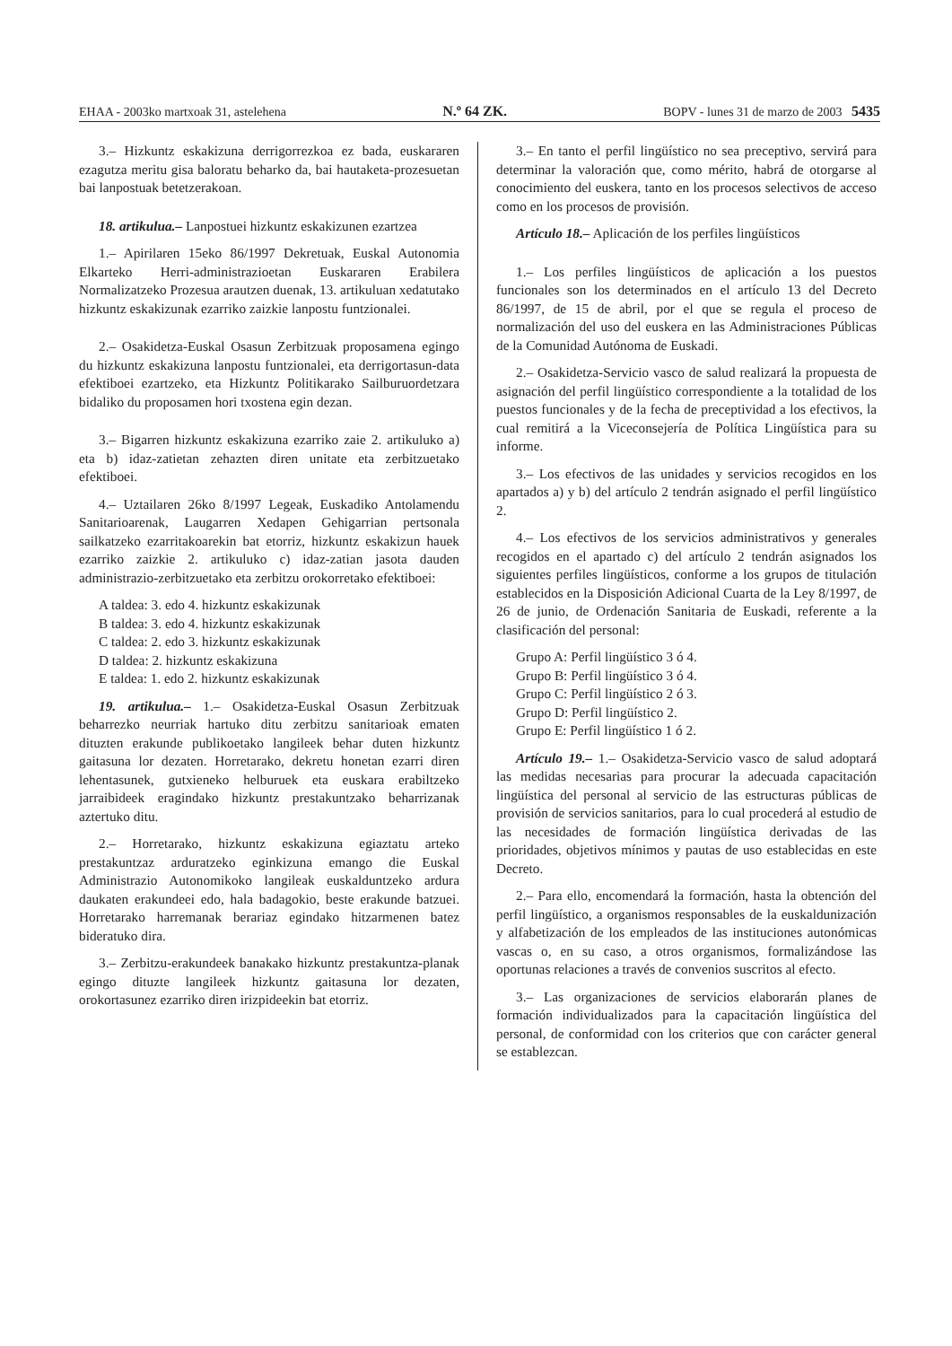EHAA - 2003ko martxoak 31, astelehena N.º 64 ZK. BOPV - lunes 31 de marzo de 2003 5435
3.– Hizkuntz eskakizuna derrigorrezkoa ez bada, euskararen ezagutza meritu gisa baloratu beharko da, bai hautaketa-prozesuetan bai lanpostuak betetzerakoan.
18. artikulua.– Lanpostuei hizkuntz eskakizunen ezartzea
1.– Apirilaren 15eko 86/1997 Dekretuak, Euskal Autonomia Elkarteko Herri-administrazioetan Euskararen Erabilera Normalizatzeko Prozesua arautzen duenak, 13. artikuluan xedatutako hizkuntz eskakizunak ezarriko zaizkie lanpostu funtzionalei.
2.– Osakidetza-Euskal Osasun Zerbitzuak proposamena egingo du hizkuntz eskakizuna lanpostu funtzionalei, eta derrigortasun-data efektiboei ezartzeko, eta Hizkuntz Politikarako Sailburuordetzara bidaliko du proposamen hori txostena egin dezan.
3.– Bigarren hizkuntz eskakizuna ezarriko zaie 2. artikuluko a) eta b) idaz-zatietan zehazten diren unitate eta zerbitzuetako efektiboei.
4.– Uztailaren 26ko 8/1997 Legeak, Euskadiko Antolamendu Sanitarioarenak, Laugarren Xedapen Gehigarrian pertsonala sailkatzeko ezarritakoarekin bat etorriz, hizkuntz eskakizun hauek ezarriko zaizkie 2. artikuluko c) idaz-zatian jasota dauden administrazio-zerbitzuetako eta zerbitzu orokorretako efektiboei:
A taldea: 3. edo 4. hizkuntz eskakizunak
B taldea: 3. edo 4. hizkuntz eskakizunak
C taldea: 2. edo 3. hizkuntz eskakizunak
D taldea: 2. hizkuntz eskakizuna
E taldea: 1. edo 2. hizkuntz eskakizunak
19. artikulua.– 1.– Osakidetza-Euskal Osasun Zerbitzuak beharrezko neurriak hartuko ditu zerbitzu sanitarioak ematen dituzten erakunde publikoetako langileek behar duten hizkuntz gaitasuna lor dezaten. Horretarako, dekretu honetan ezarri diren lehentasunek, gutxieneko helburuek eta euskara erabiltzeko jarraibideek eragindako hizkuntz prestakuntzako beharrizanak aztertuko ditu.
2.– Horretarako, hizkuntz eskakizuna egiaztatu arteko prestakuntzaz arduratzeko eginkizuna emango die Euskal Administrazio Autonomikoko langileak euskalduntzeko ardura daukaten erakundeei edo, hala badagokio, beste erakunde batzuei. Horretarako harremanak berariaz egindako hitzarmenen batez bideratuko dira.
3.– Zerbitzu-erakundeek banakako hizkuntz prestakuntza-planak egingo dituzte langileek hizkuntz gaitasuna lor dezaten, orokortasunez ezarriko diren irizpideekin bat etorriz.
3.– En tanto el perfil lingüístico no sea preceptivo, servirá para determinar la valoración que, como mérito, habrá de otorgarse al conocimiento del euskera, tanto en los procesos selectivos de acceso como en los procesos de provisión.
Artículo 18.– Aplicación de los perfiles lingüísticos
1.– Los perfiles lingüísticos de aplicación a los puestos funcionales son los determinados en el artículo 13 del Decreto 86/1997, de 15 de abril, por el que se regula el proceso de normalización del uso del euskera en las Administraciones Públicas de la Comunidad Autónoma de Euskadi.
2.– Osakidetza-Servicio vasco de salud realizará la propuesta de asignación del perfil lingüístico correspondiente a la totalidad de los puestos funcionales y de la fecha de preceptividad a los efectivos, la cual remitirá a la Viceconsejería de Política Lingüística para su informe.
3.– Los efectivos de las unidades y servicios recogidos en los apartados a) y b) del artículo 2 tendrán asignado el perfil lingüístico 2.
4.– Los efectivos de los servicios administrativos y generales recogidos en el apartado c) del artículo 2 tendrán asignados los siguientes perfiles lingüísticos, conforme a los grupos de titulación establecidos en la Disposición Adicional Cuarta de la Ley 8/1997, de 26 de junio, de Ordenación Sanitaria de Euskadi, referente a la clasificación del personal:
Grupo A: Perfil lingüístico 3 ó 4.
Grupo B: Perfil lingüístico 3 ó 4.
Grupo C: Perfil lingüístico 2 ó 3.
Grupo D: Perfil lingüístico 2.
Grupo E: Perfil lingüístico 1 ó 2.
Artículo 19.– 1.– Osakidetza-Servicio vasco de salud adoptará las medidas necesarias para procurar la adecuada capacitación lingüística del personal al servicio de las estructuras públicas de provisión de servicios sanitarios, para lo cual procederá al estudio de las necesidades de formación lingüística derivadas de las prioridades, objetivos mínimos y pautas de uso establecidas en este Decreto.
2.– Para ello, encomendará la formación, hasta la obtención del perfil lingüístico, a organismos responsables de la euskaldunización y alfabetización de los empleados de las instituciones autonómicas vascas o, en su caso, a otros organismos, formalizándose las oportunas relaciones a través de convenios suscritos al efecto.
3.– Las organizaciones de servicios elaborarán planes de formación individualizados para la capacitación lingüística del personal, de conformidad con los criterios que con carácter general se establezcan.